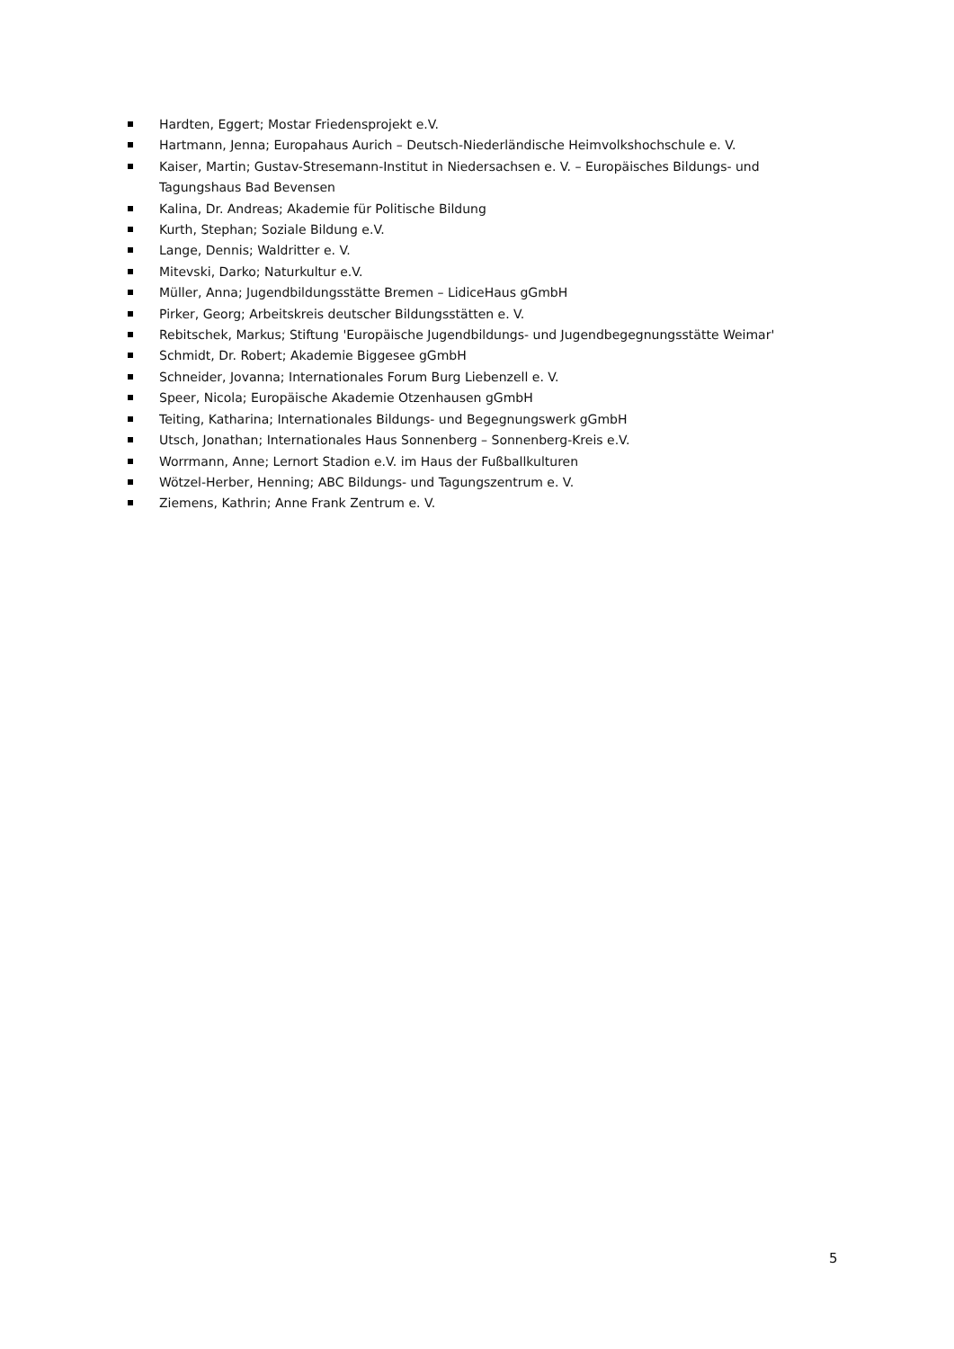Hardten, Eggert; Mostar Friedensprojekt e.V.
Hartmann, Jenna; Europahaus Aurich – Deutsch-Niederländische Heimvolkshochschule e. V.
Kaiser, Martin; Gustav-Stresemann-Institut in Niedersachsen e. V. – Europäisches Bildungs- und Tagungshaus Bad Bevensen
Kalina, Dr. Andreas; Akademie für Politische Bildung
Kurth, Stephan; Soziale Bildung e.V.
Lange, Dennis; Waldritter e. V.
Mitevski, Darko; Naturkultur e.V.
Müller, Anna; Jugendbildungsstätte Bremen – LidiceHaus gGmbH
Pirker, Georg; Arbeitskreis deutscher Bildungsstätten e. V.
Rebitschek, Markus; Stiftung 'Europäische Jugendbildungs- und Jugendbegegnungsstätte Weimar'
Schmidt, Dr. Robert; Akademie Biggesee gGmbH
Schneider, Jovanna; Internationales Forum Burg Liebenzell e. V.
Speer, Nicola; Europäische Akademie Otzenhausen gGmbH
Teiting, Katharina; Internationales Bildungs- und Begegnungswerk gGmbH
Utsch, Jonathan; Internationales Haus Sonnenberg – Sonnenberg-Kreis e.V.
Worrmann, Anne; Lernort Stadion e.V. im Haus der Fußballkulturen
Wötzel-Herber, Henning; ABC Bildungs- und Tagungszentrum e. V.
Ziemens, Kathrin; Anne Frank Zentrum e. V.
5